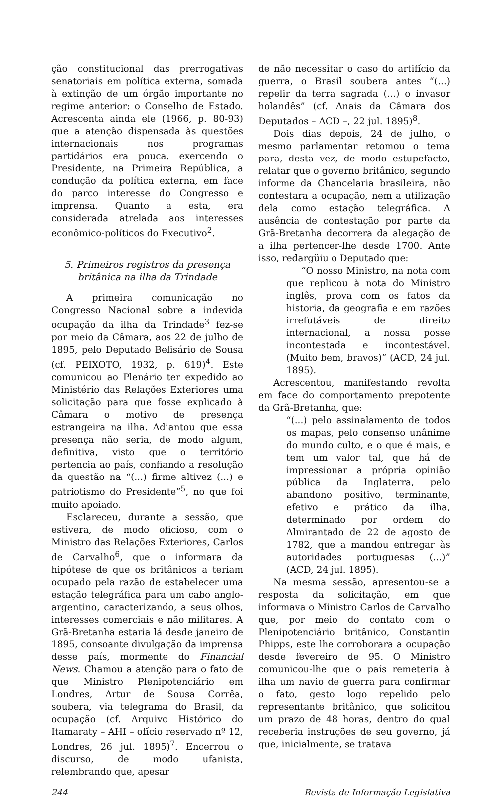ção constitucional das prerrogativas senatoriais em política externa, somada à extinção de um órgão importante no regime anterior: o Conselho de Estado. Acrescenta ainda ele (1966, p. 80-93) que a atenção dispensada às questões internacionais nos programas partidários era pouca, exercendo o Presidente, na Primeira República, a condução da política externa, em face do parco interesse do Congresso e imprensa. Quanto a esta, era considerada atrelada aos interesses econômico-políticos do Executivo<sup>2</sup>.
5. Primeiros registros da presença britânica na ilha da Trindade
A primeira comunicação no Congresso Nacional sobre a indevida ocupação da ilha da Trindade<sup>3</sup> fez-se por meio da Câmara, aos 22 de julho de 1895, pelo Deputado Belisário de Sousa (cf. PEIXOTO, 1932, p. 619)<sup>4</sup>. Este comunicou ao Plenário ter expedido ao Ministério das Relações Exteriores uma solicitação para que fosse explicado à Câmara o motivo de presença estrangeira na ilha. Adiantou que essa presença não seria, de modo algum, definitiva, visto que o território pertencia ao país, confiando a resolução da questão na “(...) firme altivez (...) e patriotismo do Presidente”<sup>5</sup>, no que foi muito apoiado.
Esclareceu, durante a sessão, que estivera, de modo oficioso, com o Ministro das Relações Exteriores, Carlos de Carvalho<sup>6</sup>, que o informara da hipótese de que os britânicos a teriam ocupado pela razão de estabelecer uma estação telegráfica para um cabo anglo-argentino, caracterizando, a seus olhos, interesses comerciais e não militares. A Grã-Bretanha estaria lá desde janeiro de 1895, consoante divulgação da imprensa desse país, mormente do Financial News. Chamou a atenção para o fato de que Ministro Plenipotenciário em Londres, Artur de Sousa Corrêa, soubera, via telegrama do Brasil, da ocupação (cf. Arquivo Histórico do Itamaraty – AHI – ofício reservado nº 12, Londres, 26 jul. 1895)<sup>7</sup>. Encerrou o discurso, de modo ufanista, relembrando que, apesar
de não necessitar o caso do artifício da guerra, o Brasil soubera antes “(...) repelir da terra sagrada (...) o invasor holandês” (cf. Anais da Câmara dos Deputados – ACD –, 22 jul. 1895)<sup>8</sup>.
Dois dias depois, 24 de julho, o mesmo parlamentar retomou o tema para, desta vez, de modo estupefacto, relatar que o governo britânico, segundo informe da Chancelaria brasileira, não contestara a ocupação, nem a utilização dela como estação telegráfica. A ausência de contestação por parte da Grã-Bretanha decorrera da alegação de a ilha pertencer-lhe desde 1700. Ante isso, redargüiu o Deputado que:
“O nosso Ministro, na nota com que replicou à nota do Ministro inglês, prova com os fatos da historia, da geografia e em razões irrefutáveis de direito internacional, a nossa posse incontestada e incontestável. (Muito bem, bravos)” (ACD, 24 jul. 1895).
Acrescentou, manifestando revolta em face do comportamento prepotente da Grã-Bretanha, que:
“(...) pelo assinalamento de todos os mapas, pelo consenso unânime do mundo culto, e o que é mais, e tem um valor tal, que há de impressionar a própria opinião pública da Inglaterra, pelo abandono positivo, terminante, efetivo e prático da ilha, determinado por ordem do Almirantado de 22 de agosto de 1782, que a mandou entregar às autoridades portuguesas (...)” (ACD, 24 jul. 1895).
Na mesma sessão, apresentou-se a resposta da solicitação, em que informava o Ministro Carlos de Carvalho que, por meio do contato com o Plenipotenciário britânico, Constantin Phipps, este lhe corroborara a ocupação desde fevereiro de 95. O Ministro comunicou-lhe que o país remeteria à ilha um navio de guerra para confirmar o fato, gesto logo repelido pelo representante britânico, que solicitou um prazo de 48 horas, dentro do qual receberia instruções de seu governo, já que, inicialmente, se tratava
244 Revista de Informação Legislativa